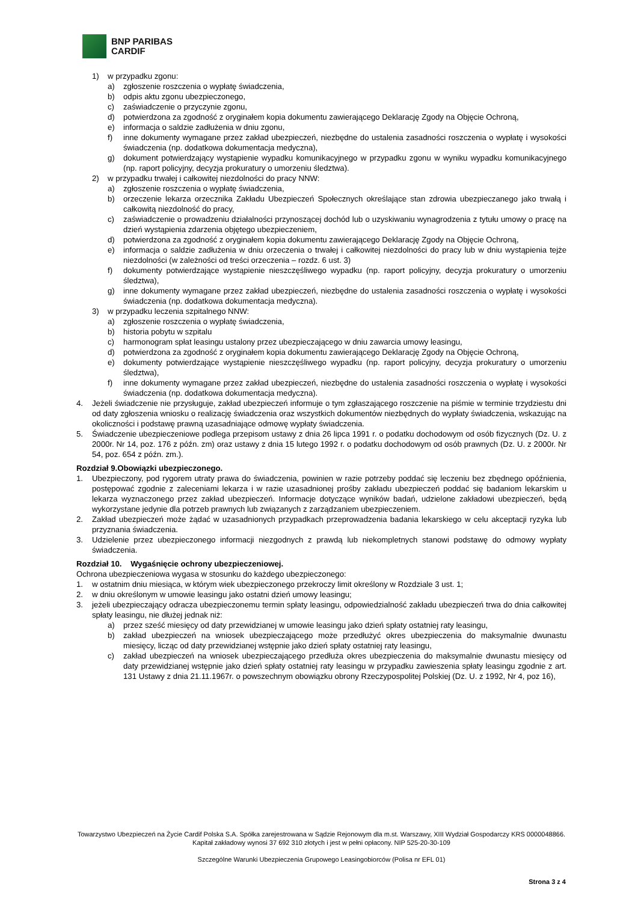BNP PARIBAS
CARDIF
1) w przypadku zgonu:
a) zgłoszenie roszczenia o wypłatę świadczenia,
b) odpis aktu zgonu ubezpieczonego,
c) zaświadczenie o przyczynie zgonu,
d) potwierdzona za zgodność z oryginałem kopia dokumentu zawierającego Deklarację Zgody na Objęcie Ochroną,
e) informacja o saldzie zadłużenia w dniu zgonu,
f) inne dokumenty wymagane przez zakład ubezpieczeń, niezbędne do ustalenia zasadności roszczenia o wypłatę i wysokości świadczenia (np. dodatkowa dokumentacja medyczna),
g) dokument potwierdzający wystąpienie wypadku komunikacyjnego w przypadku zgonu w wyniku wypadku komunikacyjnego (np. raport policyjny, decyzja prokuratury o umorzeniu śledztwa).
2) w przypadku trwałej i całkowitej niezdolności do pracy NNW:
a) zgłoszenie roszczenia o wypłatę świadczenia,
b) orzeczenie lekarza orzecznika Zakładu Ubezpieczeń Społecznych określające stan zdrowia ubezpieczanego jako trwałą i całkowitą niezdolność do pracy,
c) zaświadczenie o prowadzeniu działalności przynoszącej dochód lub o uzyskiwaniu wynagrodzenia z tytułu umowy o pracę na dzień wystąpienia zdarzenia objętego ubezpieczeniem,
d) potwierdzona za zgodność z oryginałem kopia dokumentu zawierającego Deklarację Zgody na Objęcie Ochroną,
e) informacja o saldzie zadłużenia w dniu orzeczenia o trwałej i całkowitej niezdolności do pracy lub w dniu wystąpienia tejże niezdolności (w zależności od treści orzeczenia – rozdz. 6 ust. 3)
f) dokumenty potwierdzające wystąpienie nieszczęśliwego wypadku (np. raport policyjny, decyzja prokuratury o umorzeniu śledztwa),
g) inne dokumenty wymagane przez zakład ubezpieczeń, niezbędne do ustalenia zasadności roszczenia o wypłatę i wysokości świadczenia (np. dodatkowa dokumentacja medyczna).
3) w przypadku leczenia szpitalnego NNW:
a) zgłoszenie roszczenia o wypłatę świadczenia,
b) historia pobytu w szpitalu
c) harmonogram spłat leasingu ustalony przez ubezpieczającego w dniu zawarcia umowy leasingu,
d) potwierdzona za zgodność z oryginałem kopia dokumentu zawierającego Deklarację Zgody na Objęcie Ochroną,
e) dokumenty potwierdzające wystąpienie nieszczęśliwego wypadku (np. raport policyjny, decyzja prokuratury o umorzeniu śledztwa),
f) inne dokumenty wymagane przez zakład ubezpieczeń, niezbędne do ustalenia zasadności roszczenia o wypłatę i wysokości świadczenia (np. dodatkowa dokumentacja medyczna).
4. Jeżeli świadczenie nie przysługuje, zakład ubezpieczeń informuje o tym zgłaszającego roszczenie na piśmie w terminie trzydziestu dni od daty zgłoszenia wniosku o realizację świadczenia oraz wszystkich dokumentów niezbędnych do wypłaty świadczenia, wskazując na okoliczności i podstawę prawną uzasadniające odmowę wypłaty świadczenia.
5. Świadczenie ubezpieczeniowe podlega przepisom ustawy z dnia 26 lipca 1991 r. o podatku dochodowym od osób fizycznych (Dz. U. z 2000r. Nr 14, poz. 176 z późn. zm) oraz ustawy z dnia 15 lutego 1992 r. o podatku dochodowym od osób prawnych (Dz. U. z 2000r. Nr 54, poz. 654 z późn. zm.).
Rozdział 9.Obowiązki ubezpieczonego.
1. Ubezpieczony, pod rygorem utraty prawa do świadczenia, powinien w razie potrzeby poddać się leczeniu bez zbędnego opóźnienia, postępować zgodnie z zaleceniami lekarza i w razie uzasadnionej prośby zakładu ubezpieczeń poddać się badaniom lekarskim u lekarza wyznaczonego przez zakład ubezpieczeń. Informacje dotyczące wyników badań, udzielone zakładowi ubezpieczeń, będą wykorzystane jedynie dla potrzeb prawnych lub związanych z zarządzaniem ubezpieczeniem.
2. Zakład ubezpieczeń może żądać w uzasadnionych przypadkach przeprowadzenia badania lekarskiego w celu akceptacji ryzyka lub przyznania świadczenia.
3. Udzielenie przez ubezpieczonego informacji niezgodnych z prawdą lub niekompletnych stanowi podstawę do odmowy wypłaty świadczenia.
Rozdział 10. Wygaśnięcie ochrony ubezpieczeniowej.
Ochrona ubezpieczeniowa wygasa w stosunku do każdego ubezpieczonego:
1. w ostatnim dniu miesiąca, w którym wiek ubezpieczonego przekroczy limit określony w Rozdziale 3 ust. 1;
2. w dniu określonym w umowie leasingu jako ostatni dzień umowy leasingu;
3. jeżeli ubezpieczający odracza ubezpieczonemu termin spłaty leasingu, odpowiedzialność zakładu ubezpieczeń trwa do dnia całkowitej spłaty leasingu, nie dłużej jednak niż:
a) przez sześć miesięcy od daty przewidzianej w umowie leasingu jako dzień spłaty ostatniej raty leasingu,
b) zakład ubezpieczeń na wniosek ubezpieczającego może przedłużyć okres ubezpieczenia do maksymalnie dwunastu miesięcy, licząc od daty przewidzianej wstępnie jako dzień spłaty ostatniej raty leasingu,
c) zakład ubezpieczeń na wniosek ubezpieczającego przedłuża okres ubezpieczenia do maksymalnie dwunastu miesięcy od daty przewidzianej wstępnie jako dzień spłaty ostatniej raty leasingu w przypadku zawieszenia spłaty leasingu zgodnie z art. 131 Ustawy z dnia 21.11.1967r. o powszechnym obowiązku obrony Rzeczypospolitej Polskiej (Dz. U. z 1992, Nr 4, poz 16),
Towarzystwo Ubezpieczeń na Życie Cardif Polska S.A. Spółka zarejestrowana w Sądzie Rejonowym dla m.st. Warszawy, XIII Wydział Gospodarczy KRS 0000048866. Kapitał zakładowy wynosi 37 692 310 złotych i jest w pełni opłacony. NIP 525-20-30-109
Szczególne Warunki Ubezpieczenia Grupowego Leasingobiorców (Polisa nr EFL 01)
Strona 3 z 4